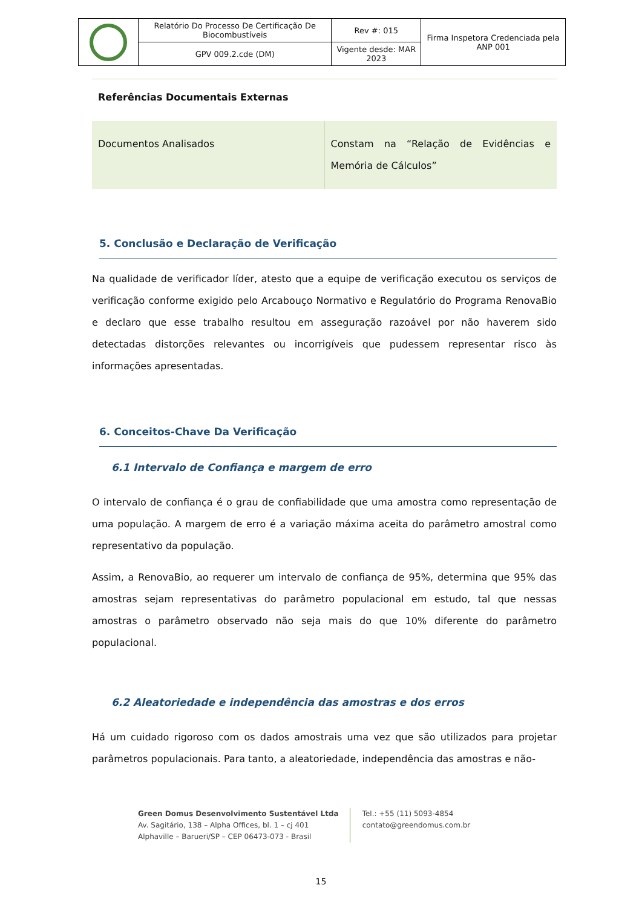| | Relatório Do Processo De Certificação De Biocombustíveis | Rev #: 015 | Firma Inspetora Credenciada pela ANP 001 |
| | GPV 009.2.cde (DM) | Vigente desde: MAR 2023 | |
Referências Documentais Externas
| Documentos Analisados | Constam na “Relação de Evidências e Memória de Cálculos” |
5. Conclusão e Declaração de Verificação
Na qualidade de verificador líder, atesto que a equipe de verificação executou os serviços de verificação conforme exigido pelo Arcabouço Normativo e Regulatório do Programa RenovaBio e declaro que esse trabalho resultou em asseguração razoável por não haverem sido detectadas distorções relevantes ou incorrigíveis que pudessem representar risco às informações apresentadas.
6. Conceitos-Chave Da Verificação
6.1 Intervalo de Confiança e margem de erro
O intervalo de confiança é o grau de confiabilidade que uma amostra como representação de uma população. A margem de erro é a variação máxima aceita do parâmetro amostral como representativo da população.
Assim, a RenovaBio, ao requerer um intervalo de confiança de 95%, determina que 95% das amostras sejam representativas do parâmetro populacional em estudo, tal que nessas amostras o parâmetro observado não seja mais do que 10% diferente do parâmetro populacional.
6.2 Aleatoriedade e independência das amostras e dos erros
Há um cuidado rigoroso com os dados amostrais uma vez que são utilizados para projetar parâmetros populacionais. Para tanto, a aleatoriedade, independência das amostras e não-
Green Domus Desenvolvimento Sustentável Ltda
Av. Sagitário, 138 – Alpha Offices, bl. 1 – cj 401
Alphaville – Barueri/SP – CEP 06473-073 - Brasil
Tel.: +55 (11) 5093-4854
contato@greendomus.com.br
15